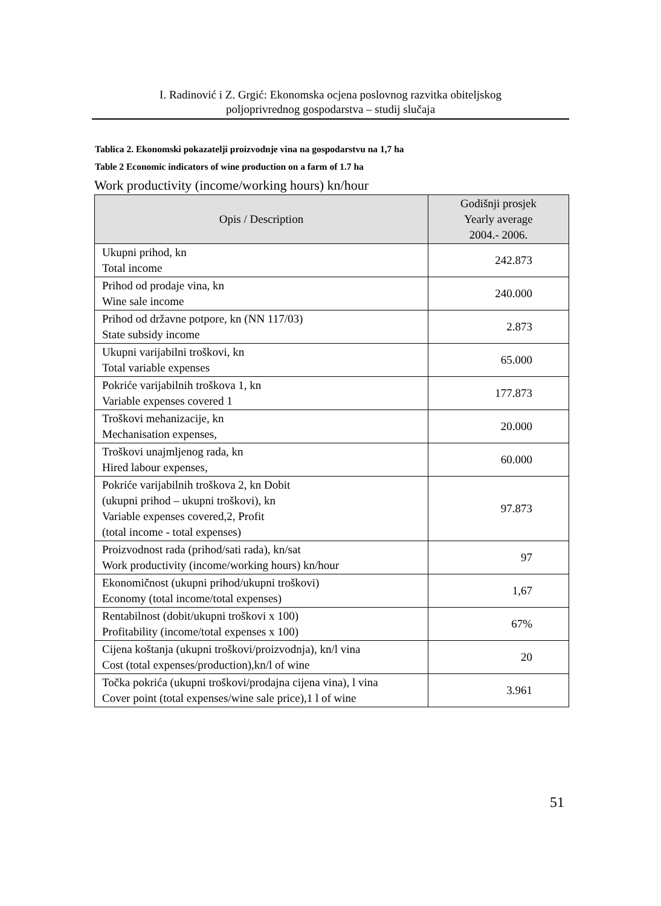I. Radinović i Z. Grgić: Ekonomska ocjena poslovnog razvitka obiteljskog
poljoprivrednog gospodarstva – studij slučaja
Tablica 2. Ekonomski pokazatelji proizvodnje vina na gospodarstvu na 1,7 ha
Table 2 Economic indicators of wine production on a farm of 1.7 ha
Work productivity (income/working hours) kn/hour
| Opis / Description | Godišnji prosjek Yearly average 2004.- 2006. |
| --- | --- |
| Ukupni prihod, kn Total income | 242.873 |
| Prihod od prodaje vina, kn Wine sale income | 240.000 |
| Prihod od državne potpore, kn (NN 117/03) State subsidy income | 2.873 |
| Ukupni varijabilni troškovi, kn Total variable expenses | 65.000 |
| Pokriće varijabilnih troškova 1, kn Variable expenses covered 1 | 177.873 |
| Troškovi mehanizacije, kn Mechanisation expenses, | 20.000 |
| Troškovi unajmljenog rada, kn Hired labour expenses, | 60.000 |
| Pokriće varijabilnih troškova 2, kn Dobit (ukupni prihod – ukupni troškovi), kn Variable expenses covered,2, Profit (total income - total expenses) | 97.873 |
| Proizvodnost rada (prihod/sati rada), kn/sat Work productivity (income/working hours) kn/hour | 97 |
| Ekonomičnost (ukupni prihod/ukupni troškovi) Economy (total income/total expenses) | 1,67 |
| Rentabilnost (dobit/ukupni troškovi x 100) Profitability (income/total expenses x 100) | 67% |
| Cijena koštanja (ukupni troškovi/proizvodnja), kn/l vina Cost (total expenses/production),kn/l of wine | 20 |
| Točka pokrića (ukupni troškovi/prodajna cijena vina), l vina Cover point (total expenses/wine sale price),1 l of wine | 3.961 |
51